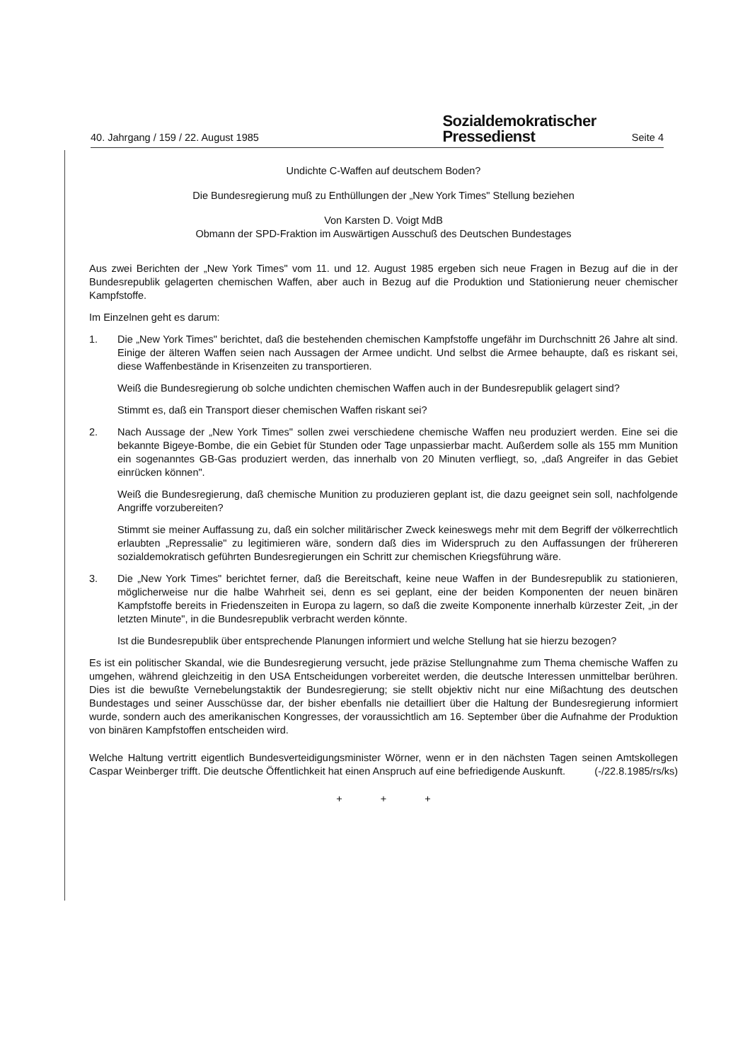40. Jahrgang / 159 / 22. August 1985
Sozialdemokratischer
Pressedienst
Seite 4
Undichte C-Waffen auf deutschem Boden?
Die Bundesregierung muß zu Enthüllungen der „New York Times" Stellung beziehen
Von Karsten D. Voigt MdB
Obmann der SPD-Fraktion im Auswärtigen Ausschuß des Deutschen Bundestages
Aus zwei Berichten der „New York Times" vom 11. und 12. August 1985 ergeben sich neue Fragen in Bezug auf die in der Bundesrepublik gelagerten chemischen Waffen, aber auch in Bezug auf die Produktion und Stationierung neuer chemischer Kampfstoffe.
Im Einzelnen geht es darum:
1. Die „New York Times" berichtet, daß die bestehenden chemischen Kampfstoffe ungefähr im Durchschnitt 26 Jahre alt sind. Einige der älteren Waffen seien nach Aussagen der Armee undicht. Und selbst die Armee behaupte, daß es riskant sei, diese Waffenbestände in Krisenzeiten zu transportieren.
Weiß die Bundesregierung ob solche undichten chemischen Waffen auch in der Bundesrepublik gelagert sind?
Stimmt es, daß ein Transport dieser chemischen Waffen riskant sei?
2. Nach Aussage der „New York Times" sollen zwei verschiedene chemische Waffen neu produziert werden. Eine sei die bekannte Bigeye-Bombe, die ein Gebiet für Stunden oder Tage unpassierbar macht. Außerdem solle als 155 mm Munition ein sogenanntes GB-Gas produziert werden, das innerhalb von 20 Minuten verfliegt, so, „daß Angreifer in das Gebiet einrücken können".
Weiß die Bundesregierung, daß chemische Munition zu produzieren geplant ist, die dazu geeignet sein soll, nachfolgende Angriffe vorzubereiten?
Stimmt sie meiner Auffassung zu, daß ein solcher militärischer Zweck keineswegs mehr mit dem Begriff der völkerrechtlich erlaubten „Repressalie" zu legitimieren wäre, sondern daß dies im Widerspruch zu den Auffassungen der frühereren sozialdemokratisch geführten Bundesregierungen ein Schritt zur chemischen Kriegsführung wäre.
3. Die „New York Times" berichtet ferner, daß die Bereitschaft, keine neue Waffen in der Bundesrepublik zu stationieren, möglicherweise nur die halbe Wahrheit sei, denn es sei geplant, eine der beiden Komponenten der neuen binären Kampfstoffe bereits in Friedenszeiten in Europa zu lagern, so daß die zweite Komponente innerhalb kürzester Zeit, „in der letzten Minute", in die Bundesrepublik verbracht werden könnte.
Ist die Bundesrepublik über entsprechende Planungen informiert und welche Stellung hat sie hierzu bezogen?
Es ist ein politischer Skandal, wie die Bundesregierung versucht, jede präzise Stellungnahme zum Thema chemische Waffen zu umgehen, während gleichzeitig in den USA Entscheidungen vorbereitet werden, die deutsche Interessen unmittelbar berühren. Dies ist die bewußte Vernebelungstaktik der Bundesregierung; sie stellt objektiv nicht nur eine Mißachtung des deutschen Bundestages und seiner Ausschüsse dar, der bisher ebenfalls nie detailliert über die Haltung der Bundesregierung informiert wurde, sondern auch des amerikanischen Kongresses, der voraussichtlich am 16. September über die Aufnahme der Produktion von binären Kampfstoffen entscheiden wird.
Welche Haltung vertritt eigentlich Bundesverteidigungsminister Wörner, wenn er in den nächsten Tagen seinen Amtskollegen Caspar Weinberger trifft. Die deutsche Öffentlichkeit hat einen Anspruch auf eine befriedigende Auskunft. (-/22.8.1985/rs/ks)
+ + +